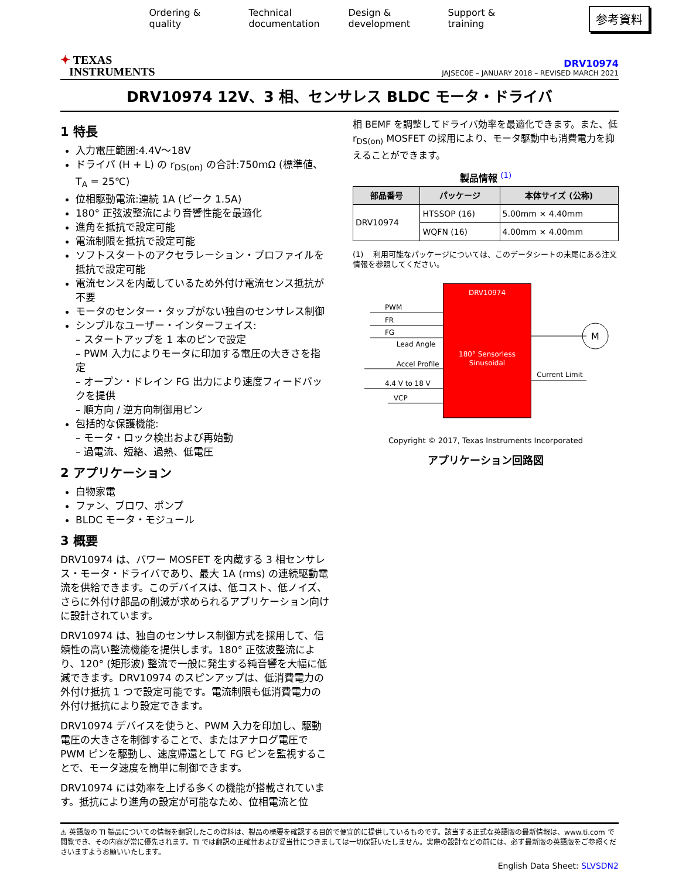Ordering & quality
Technical documentation
Design & development
Support & training
参考資料
✦ TEXAS
INSTRUMENTS
DRV10974
JAJSEC0E – JANUARY 2018 – REVISED MARCH 2021
DRV10974 12V、3 相、センサレス BLDC モータ・ドライバ
1 特長
入力電圧範囲:4.4V～18V
ドライバ (H + L) の r<sub>DS(on)</sub> の合計:750mΩ (標準値、T<sub>A</sub> = 25℃)
位相駆動電流:連続 1A (ピーク 1.5A)
180° 正弦波整流により音響性能を最適化
進角を抵抗で設定可能
電流制限を抵抗で設定可能
ソフトスタートのアクセラレーション・プロファイルを抵抗で設定可能
電流センスを内蔵しているため外付け電流センス抵抗が不要
モータのセンター・タップがない独自のセンサレス制御
シンプルなユーザー・インターフェイス:
– スタートアップを 1 本のピンで設定
– PWM 入力によりモータに印加する電圧の大きさを指定
– オープン・ドレイン FG 出力により速度フィードバックを提供
– 順方向 / 逆方向制御用ピン
包括的な保護機能:
– モータ・ロック検出および再始動
– 過電流、短絡、過熱、低電圧
2 アプリケーション
白物家電
ファン、ブロワ、ポンプ
BLDC モータ・モジュール
3 概要
DRV10974 は、パワー MOSFET を内蔵する 3 相センサレス・モータ・ドライバであり、最大 1A (rms) の連続駆動電流を供給できます。このデバイスは、低コスト、低ノイズ、さらに外付け部品の削減が求められるアプリケーション向けに設計されています。
DRV10974 は、独自のセンサレス制御方式を採用して、信頼性の高い整流機能を提供します。180° 正弦波整流により、120° (矩形波) 整流で一般に発生する純音響を大幅に低減できます。DRV10974 のスピンアップは、低消費電力の外付け抵抗 1 つで設定可能です。電流制限も低消費電力の外付け抵抗により設定できます。
DRV10974 デバイスを使うと、PWM 入力を印加し、駆動電圧の大きさを制御することで、またはアナログ電圧で PWM ピンを駆動し、速度帰還として FG ピンを監視することで、モータ速度を簡単に制御できます。
DRV10974 には効率を上げる多くの機能が搭載されています。抵抗により進角の設定が可能なため、位相電流と位
相 BEMF を調整してドライバ効率を最適化できます。また、低 r<sub>DS(on)</sub> MOSFET の採用により、モータ駆動中も消費電力を抑えることができます。
製品情報 <sup>(1)</sup>
| 部品番号 | パッケージ | 本体サイズ (公称) |
| --- | --- | --- |
| DRV10974 | HTSSOP (16) | 5.00mm × 4.40mm |
| | WQFN (16) | 4.00mm × 4.00mm |
(1) 利用可能なパッケージについては、このデータシートの末尾にある注文情報を参照してください。
DRV10974
180° Sensorless
Sinusoidal
PWM
FR
FG
Lead Angle
Accel Profile
4.4 V to 18 V
VCP
Current Limit
M
Copyright © 2017, Texas Instruments Incorporated
アプリケーション回路図
⚠ 英語版の TI 製品についての情報を翻訳したこの資料は、製品の概要を確認する目的で便宜的に提供しているものです。該当する正式な英語版の最新情報は、www.ti.com で閲覧でき、その内容が常に優先されます。TI では翻訳の正確性および妥当性につきましては一切保証いたしません。実際の設計などの前には、必ず最新版の英語版をご参照くださいますようお願いいたします。
English Data Sheet: SLVSDN2